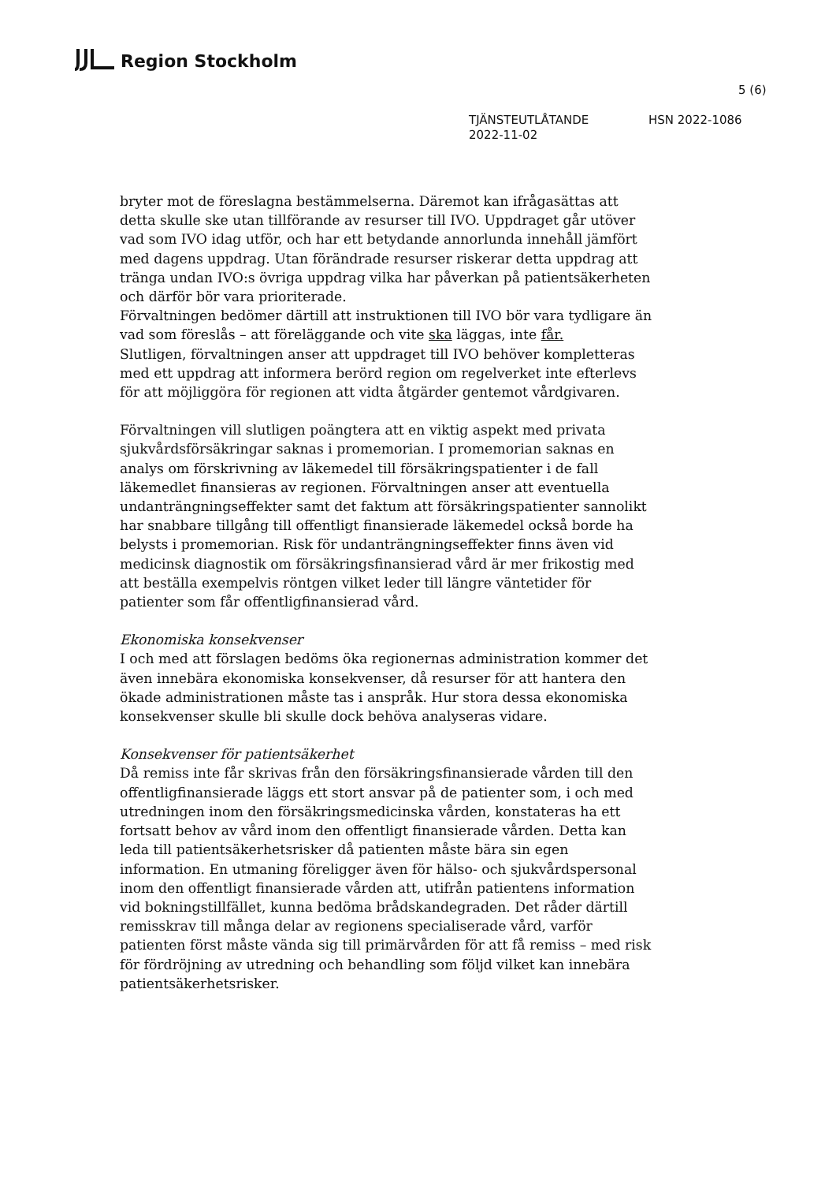Region Stockholm
5 (6)
TJÄNSTEUTLÅTANDE HSN 2022-1086
2022-11-02
bryter mot de föreslagna bestämmelserna. Däremot kan ifrågasättas att detta skulle ske utan tillförande av resurser till IVO. Uppdraget går utöver vad som IVO idag utför, och har ett betydande annorlunda innehåll jämfört med dagens uppdrag. Utan förändrade resurser riskerar detta uppdrag att tränga undan IVO:s övriga uppdrag vilka har påverkan på patientsäkerheten och därför bör vara prioriterade.
Förvaltningen bedömer därtill att instruktionen till IVO bör vara tydligare än vad som föreslås – att föreläggande och vite ska läggas, inte får.
Slutligen, förvaltningen anser att uppdraget till IVO behöver kompletteras med ett uppdrag att informera berörd region om regelverket inte efterlevs för att möjliggöra för regionen att vidta åtgärder gentemot vårdgivaren.
Förvaltningen vill slutligen poängtera att en viktig aspekt med privata sjukvårdsförsäkringar saknas i promemorian. I promemorian saknas en analys om förskrivning av läkemedel till försäkringspatienter i de fall läkemedlet finansieras av regionen. Förvaltningen anser att eventuella undanträngningseffekter samt det faktum att försäkringspatienter sannolikt har snabbare tillgång till offentligt finansierade läkemedel också borde ha belysts i promemorian. Risk för undanträngningseffekter finns även vid medicinsk diagnostik om försäkringsfinansierad vård är mer frikostig med att beställa exempelvis röntgen vilket leder till längre väntetider för patienter som får offentligfinansierad vård.
Ekonomiska konsekvenser
I och med att förslagen bedöms öka regionernas administration kommer det även innebära ekonomiska konsekvenser, då resurser för att hantera den ökade administrationen måste tas i anspråk. Hur stora dessa ekonomiska konsekvenser skulle bli skulle dock behöva analyseras vidare.
Konsekvenser för patientsäkerhet
Då remiss inte får skrivas från den försäkringsfinansierade vården till den offentligfinansierade läggs ett stort ansvar på de patienter som, i och med utredningen inom den försäkringsmedicinska vården, konstateras ha ett fortsatt behov av vård inom den offentligt finansierade vården. Detta kan leda till patientsäkerhetsrisker då patienten måste bära sin egen information. En utmaning föreligger även för hälso- och sjukvårdspersonal inom den offentligt finansierade vården att, utifrån patientens information vid bokningstillfället, kunna bedöma brådskandegraden. Det råder därtill remisskrav till många delar av regionens specialiserade vård, varför patienten först måste vända sig till primärvården för att få remiss – med risk för fördröjning av utredning och behandling som följd vilket kan innebära patientsäkerhetsrisker.